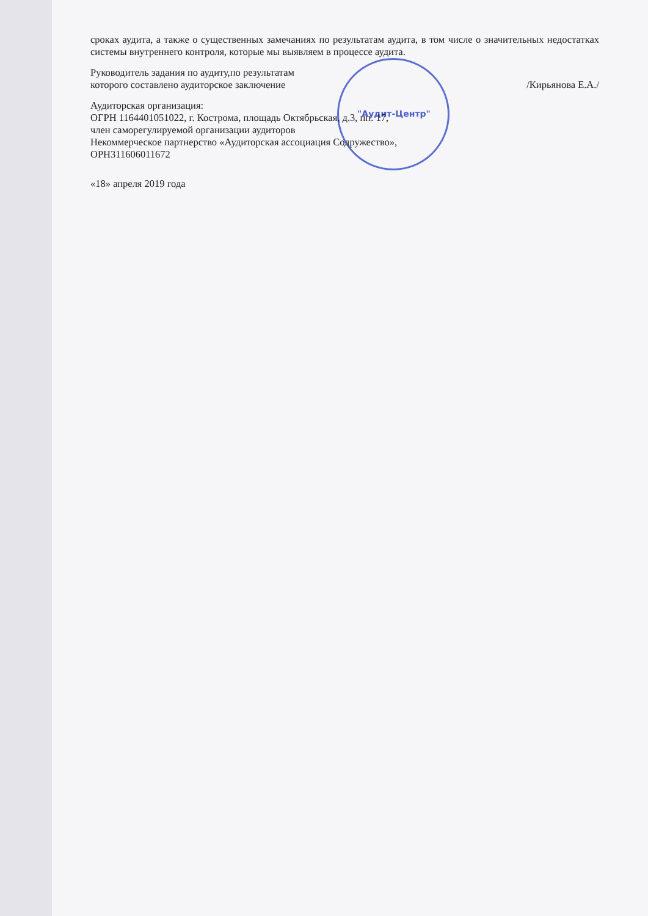"Аудит-Центр"
сроках аудита, а также о существенных замечаниях по результатам аудита, в том числе о значительных недостатках системы внутреннего контроля, которые мы выявляем в процессе аудита.
Руководитель задания по аудиту,по результатам
которого составлено аудиторское заключение /Кирьянова Е.А./
Аудиторская организация:
ОГРН 1164401051022, г. Кострома, площадь Октябрьская, д.3, пп. 17,
член саморегулируемой организации аудиторов
Некоммерческое партнерство «Аудиторская ассоциация Содружество»,
ОРН311606011672
«18» апреля 2019 года